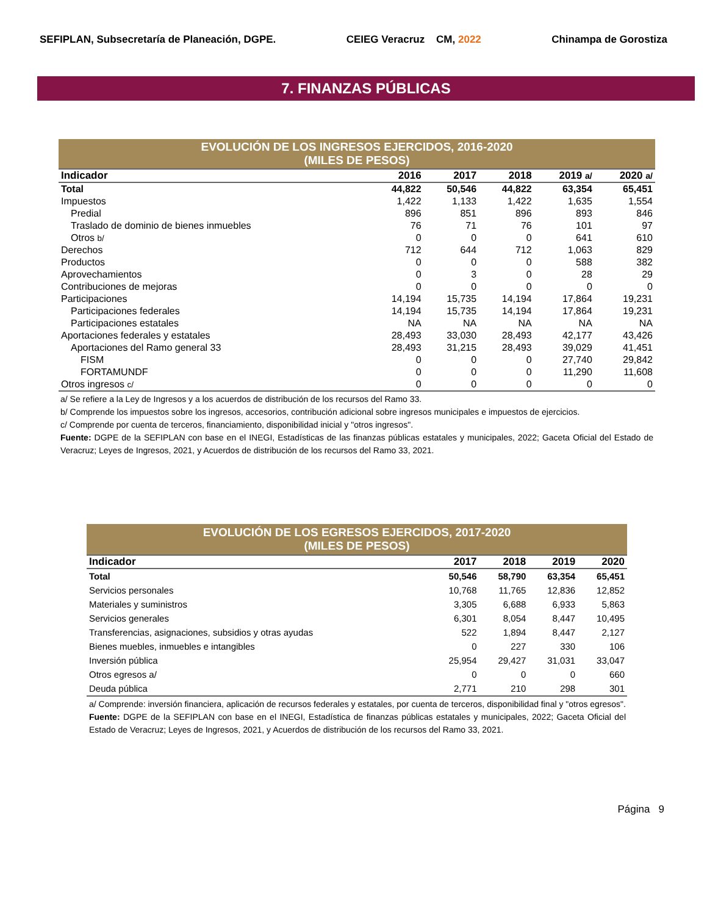SEFIPLAN, Subsecretaría de Planeación, DGPE. CEIEG Veracruz CM, 2022 Chinampa de Gorostiza
7. FINANZAS PÚBLICAS
| EVOLUCIÓN DE LOS INGRESOS EJERCIDOS, 2016-2020 (MILES DE PESOS) | | | | | |
| Indicador | 2016 | 2017 | 2018 | 2019 a/ | 2020 a/ |
| Total | 44,822 | 50,546 | 44,822 | 63,354 | 65,451 |
| Impuestos | 1,422 | 1,133 | 1,422 | 1,635 | 1,554 |
| Predial | 896 | 851 | 896 | 893 | 846 |
| Traslado de dominio de bienes inmuebles | 76 | 71 | 76 | 101 | 97 |
| Otros b/ | 0 | 0 | 0 | 641 | 610 |
| Derechos | 712 | 644 | 712 | 1,063 | 829 |
| Productos | 0 | 0 | 0 | 588 | 382 |
| Aprovechamientos | 0 | 3 | 0 | 28 | 29 |
| Contribuciones de mejoras | 0 | 0 | 0 | 0 | 0 |
| Participaciones | 14,194 | 15,735 | 14,194 | 17,864 | 19,231 |
| Participaciones federales | 14,194 | 15,735 | 14,194 | 17,864 | 19,231 |
| Participaciones estatales | NA | NA | NA | NA | NA |
| Aportaciones federales y estatales | 28,493 | 33,030 | 28,493 | 42,177 | 43,426 |
| Aportaciones del Ramo general 33 | 28,493 | 31,215 | 28,493 | 39,029 | 41,451 |
| FISM | 0 | 0 | 0 | 27,740 | 29,842 |
| FORTAMUNDF | 0 | 0 | 0 | 11,290 | 11,608 |
| Otros ingresos c/ | 0 | 0 | 0 | 0 | 0 |
a/ Se refiere a la Ley de Ingresos y a los acuerdos de distribución de los recursos del Ramo 33.
b/ Comprende los impuestos sobre los ingresos, accesorios, contribución adicional sobre ingresos municipales e impuestos de ejercicios.
c/ Comprende por cuenta de terceros, financiamiento, disponibilidad inicial y "otros ingresos".
Fuente: DGPE de la SEFIPLAN con base en el INEGI, Estadísticas de las finanzas públicas estatales y municipales, 2022; Gaceta Oficial del Estado de Veracruz; Leyes de Ingresos, 2021, y Acuerdos de distribución de los recursos del Ramo 33, 2021.
| EVOLUCIÓN DE LOS EGRESOS EJERCIDOS, 2017-2020 (MILES DE PESOS) | | | | |
| Indicador | 2017 | 2018 | 2019 | 2020 |
| Total | 50,546 | 58,790 | 63,354 | 65,451 |
| Servicios personales | 10,768 | 11,765 | 12,836 | 12,852 |
| Materiales y suministros | 3,305 | 6,688 | 6,933 | 5,863 |
| Servicios generales | 6,301 | 8,054 | 8,447 | 10,495 |
| Transferencias, asignaciones, subsidios y otras ayudas | 522 | 1,894 | 8,447 | 2,127 |
| Bienes muebles, inmuebles e intangibles | 0 | 227 | 330 | 106 |
| Inversión pública | 25,954 | 29,427 | 31,031 | 33,047 |
| Otros egresos a/ | 0 | 0 | 0 | 660 |
| Deuda pública | 2,771 | 210 | 298 | 301 |
a/ Comprende: inversión financiera, aplicación de recursos federales y estatales, por cuenta de terceros, disponibilidad final y "otros egresos".
Fuente: DGPE de la SEFIPLAN con base en el INEGI, Estadística de finanzas públicas estatales y municipales, 2022; Gaceta Oficial del Estado de Veracruz; Leyes de Ingresos, 2021, y Acuerdos de distribución de los recursos del Ramo 33, 2021.
Página 9